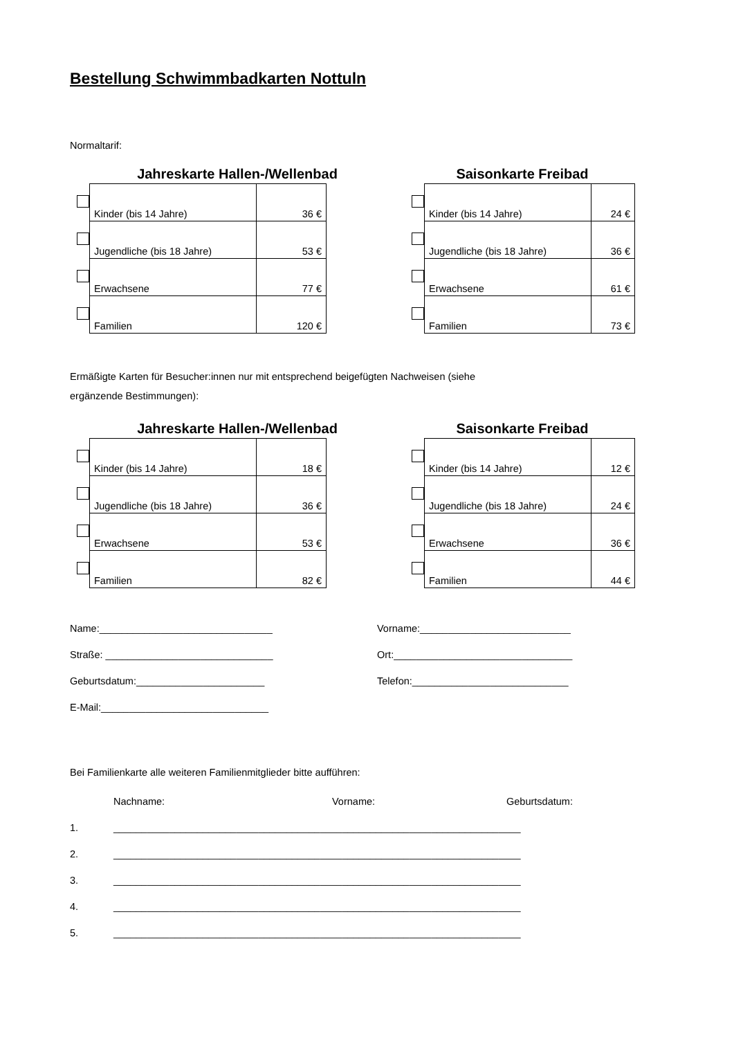Bestellung Schwimmbadkarten Nottuln
Normaltarif:
Jahreskarte Hallen-/Wellenbad
| | Kinder (bis 14 Jahre) | 36 € |
| | Jugendliche (bis 18 Jahre) | 53 € |
| | Erwachsene | 77 € |
| | Familien | 120 € |
Saisonkarte Freibad
| | Kinder (bis 14 Jahre) | 24 € |
| | Jugendliche (bis 18 Jahre) | 36 € |
| | Erwachsene | 61 € |
| | Familien | 73 € |
Ermäßigte Karten für Besucher:innen nur mit entsprechend beigefügten Nachweisen (siehe
ergänzende Bestimmungen):
Jahreskarte Hallen-/Wellenbad
| | Kinder (bis 14 Jahre) | 18 € |
| | Jugendliche (bis 18 Jahre) | 36 € |
| | Erwachsene | 53 € |
| | Familien | 82 € |
Saisonkarte Freibad
| | Kinder (bis 14 Jahre) | 12 € |
| | Jugendliche (bis 18 Jahre) | 24 € |
| | Erwachsene | 36 € |
| | Familien | 44 € |
Name:_______________________________ Vorname:___________________________
Straße: ______________________________ Ort:________________________________
Geburtsdatum:_______________________ Telefon:____________________________
E-Mail:______________________________
Bei Familienkarte alle weiteren Familienmitglieder bitte aufführen:
Nachname: Vorname: Geburtsdatum:
1. _________________________________________________________________________
2. _________________________________________________________________________
3. _________________________________________________________________________
4. _________________________________________________________________________
5. _________________________________________________________________________